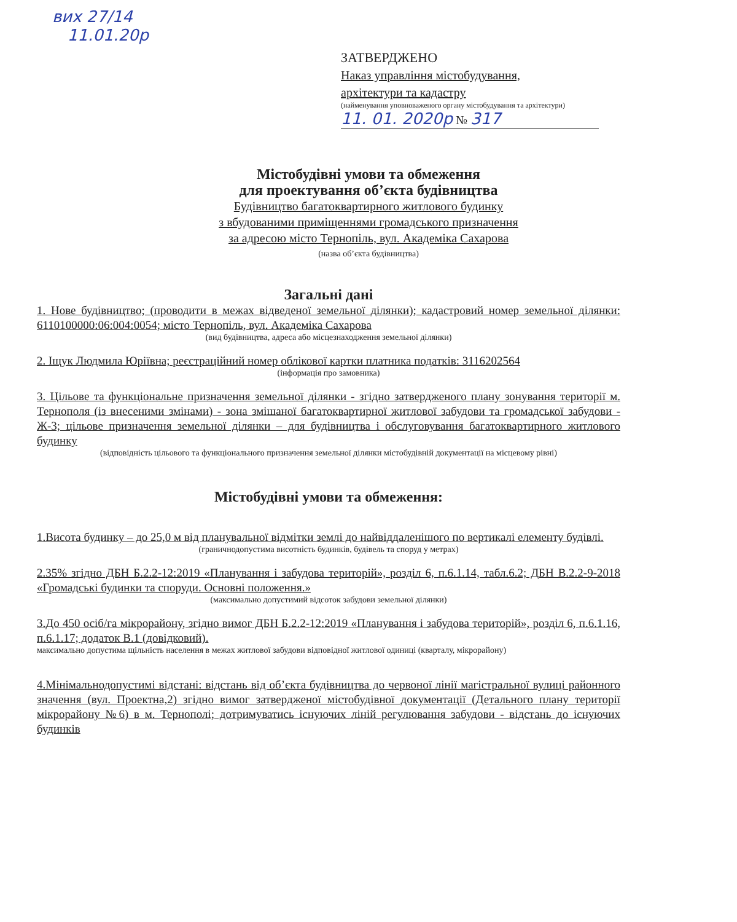вих 27/14
11.01.20р
ЗАТВЕРДЖЕНО
Наказ управління містобудування,
архітектури та кадастру
(найменування уповноваженого органу містобудування та архітектури)
11. 01. 2020р № 317
Містобудівні умови та обмеження
для проектування об’єкта будівництва
Будівництво багатоквартирного житлового будинку
з вбудованими приміщеннями громадського призначення
за адресою місто Тернопіль, вул. Академіка Сахарова
(назва об’єкта будівництва)
Загальні дані
1. Нове будівництво; (проводити в межах відведеної земельної ділянки); кадастровий номер земельної ділянки: 6110100000:06:004:0054; місто Тернопіль, вул. Академіка Сахарова
(вид будівництва, адреса або місцезнаходження земельної ділянки)
2. Іщук Людмила Юріївна; реєстраційний номер облікової картки платника податків: 3116202564
(інформація про замовника)
3. Цільове та функціональне призначення земельної ділянки - згідно затвердженого плану зонування території м. Тернополя (із внесеними змінами) - зона змішаної багатоквартирної житлової забудови та громадської забудови - Ж-3; цільове призначення земельної ділянки – для будівництва і обслуговування багатоквартирного житлового будинку
(відповідність цільового та функціонального призначення земельної ділянки містобудівній документації на місцевому рівні)
Містобудівні умови та обмеження:
1.Висота будинку – до 25,0 м від планувальної відмітки землі до найвіддаленішого по вертикалі елементу будівлі.
(граничнодопустима висотність будинків, будівель та споруд у метрах)
2.35% згідно ДБН Б.2.2-12:2019 «Планування і забудова територій», розділ 6, п.6.1.14, табл.6.2; ДБН В.2.2-9-2018 «Громадські будинки та споруди. Основні положення.»
(максимально допустимий відсоток забудови земельної ділянки)
3.До 450 осіб/га мікрорайону, згідно вимог ДБН Б.2.2-12:2019 «Планування і забудова територій», розділ 6, п.6.1.16, п.6.1.17; додаток В.1 (довідковий).
максимально допустима щільність населення в межах житлової забудови відповідної житлової одиниці (кварталу, мікрорайону)
4.Мінімальнодопустимі відстані: відстань від об’єкта будівництва до червоної лінії магістральної вулиці районного значення (вул. Проектна,2) згідно вимог затвердженої містобудівної документації (Детального плану території мікрорайону №6) в м. Тернополі; дотримуватись існуючих ліній регулювання забудови - відстань до існуючих будинків